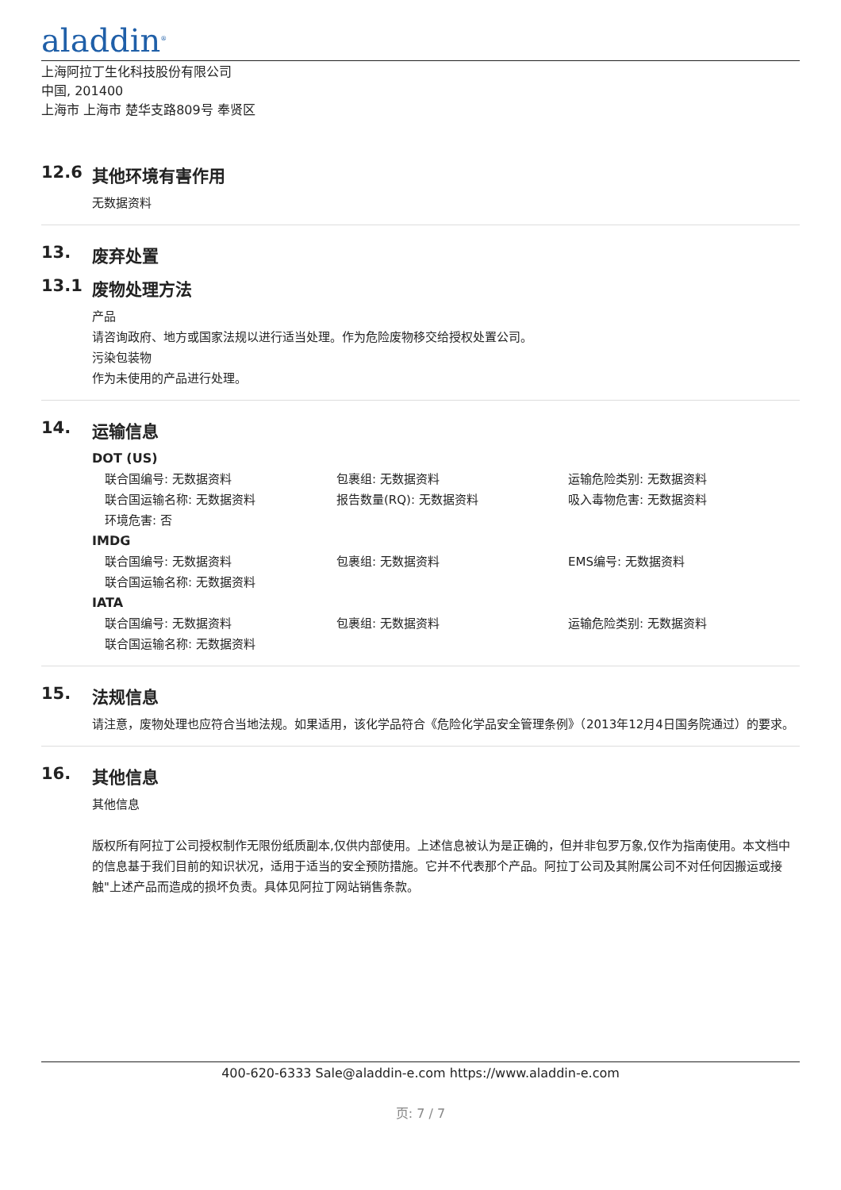aladdin<sup>®</sup>
上海阿拉丁生化科技股份有限公司
中国, 201400
上海市 上海市 楚华支路809号 奉贤区
12.6 其他环境有害作用
无数据资料
13. 废弃处置
13.1 废物处理方法
产品
请咨询政府、地方或国家法规以进行适当处理。作为危险废物移交给授权处置公司。
污染包装物
作为未使用的产品进行处理。
14. 运输信息
DOT (US)
联合国编号: 无数据资料 包裹组: 无数据资料 运输危险类别: 无数据资料
联合国运输名称: 无数据资料 报告数量(RQ): 无数据资料 吸入毒物危害: 无数据资料
环境危害: 否
IMDG
联合国编号: 无数据资料 包裹组: 无数据资料 EMS编号: 无数据资料
联合国运输名称: 无数据资料
IATA
联合国编号: 无数据资料 包裹组: 无数据资料 运输危险类别: 无数据资料
联合国运输名称: 无数据资料
15. 法规信息
请注意，废物处理也应符合当地法规。如果适用，该化学品符合《危险化学品安全管理条例》（2013年12月4日国务院通过）的要求。
16. 其他信息
其他信息
版权所有阿拉丁公司授权制作无限份纸质副本,仅供内部使用。上述信息被认为是正确的，但并非包罗万象,仅作为指南使用。本文档中的信息基于我们目前的知识状况，适用于适当的安全预防措施。它并不代表那个产品。阿拉丁公司及其附属公司不对任何因搬运或接触"上述产品而造成的损坏负责。具体见阿拉丁网站销售条款。
400-620-6333 Sale@aladdin-e.com https://www.aladdin-e.com
页: 7 / 7